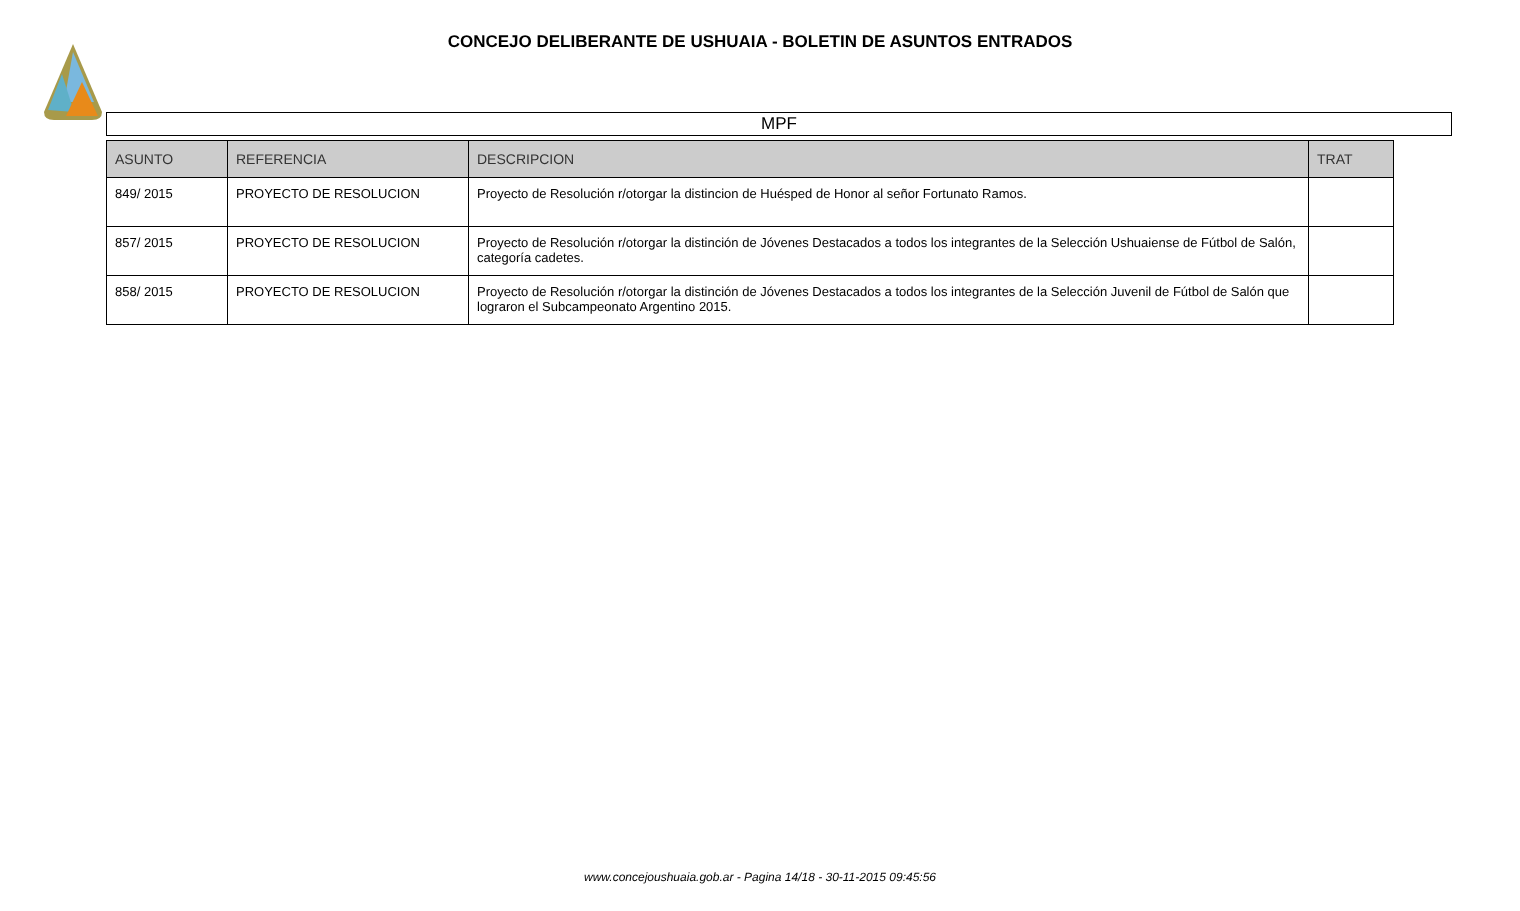CONCEJO DELIBERANTE DE USHUAIA - BOLETIN DE ASUNTOS ENTRADOS
MPF
| ASUNTO | REFERENCIA | DESCRIPCION | TRAT |
| --- | --- | --- | --- |
| 849/ 2015 | PROYECTO DE RESOLUCION | Proyecto de Resolución r/otorgar la distincion de Huésped de Honor al señor Fortunato Ramos. | |
| 857/ 2015 | PROYECTO DE RESOLUCION | Proyecto de Resolución r/otorgar la distinción de Jóvenes Destacados a todos los integrantes de la Selección Ushuaiense de Fútbol de Salón, categoría cadetes. | |
| 858/ 2015 | PROYECTO DE RESOLUCION | Proyecto de Resolución r/otorgar la distinción de Jóvenes Destacados a todos los integrantes de la Selección Juvenil de Fútbol de Salón que lograron el Subcampeonato Argentino 2015. | |
www.concejoushuaia.gob.ar - Pagina 14/18 - 30-11-2015 09:45:56